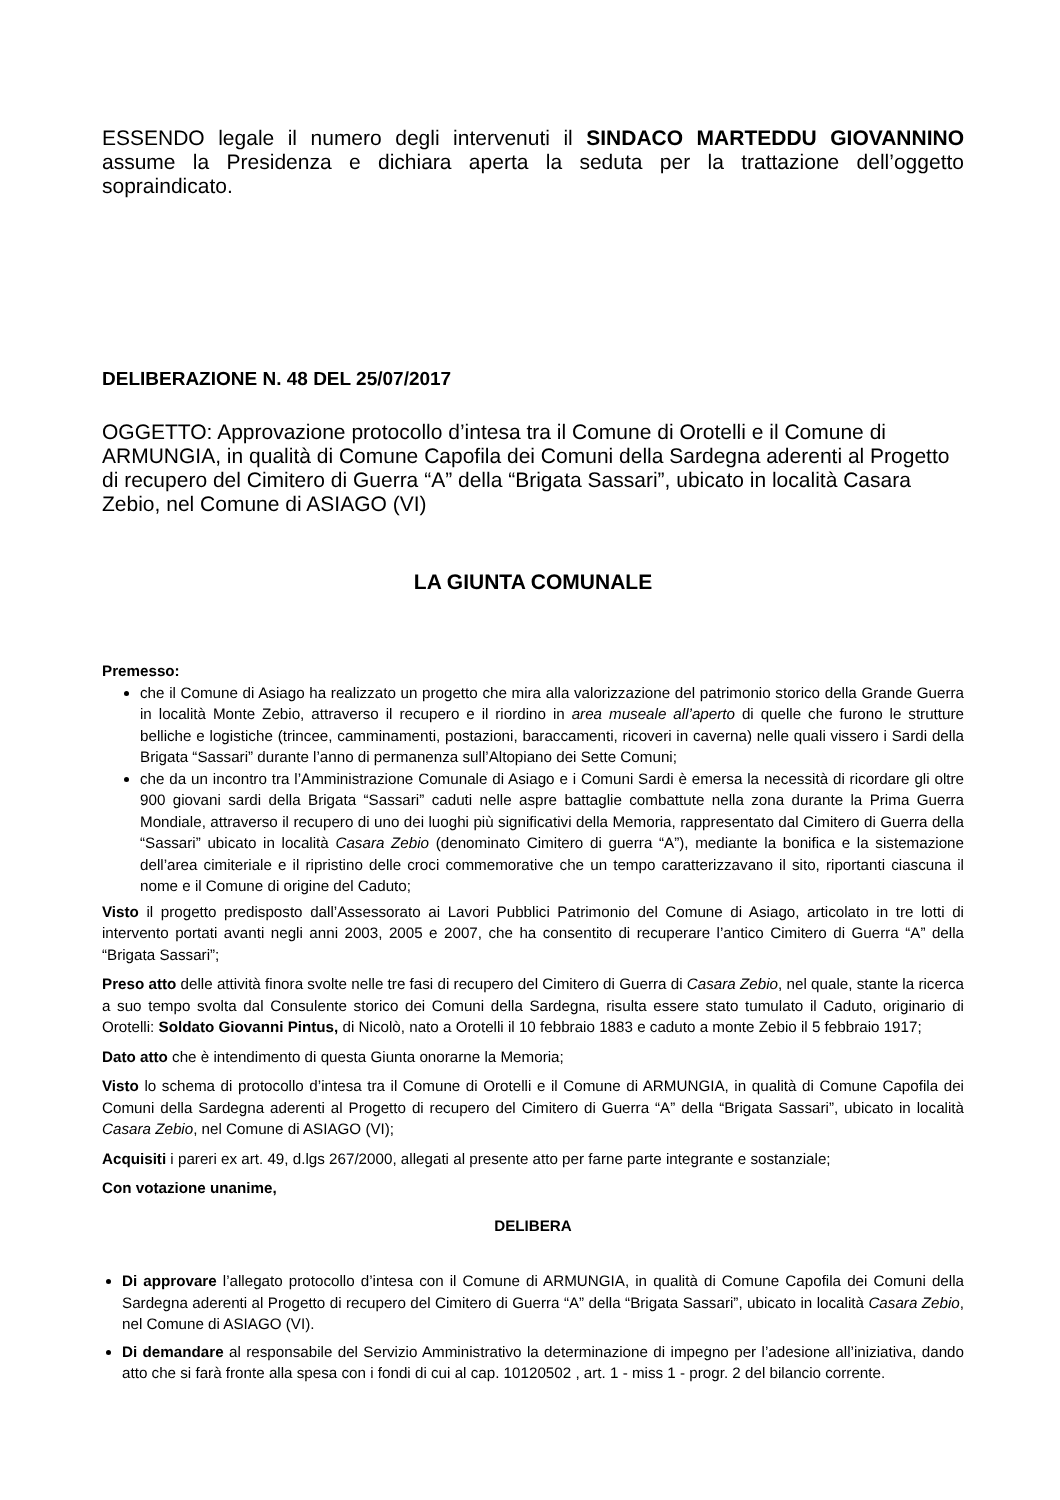ESSENDO legale il numero degli intervenuti il SINDACO MARTEDDU GIOVANNINO assume la Presidenza e dichiara aperta la seduta per la trattazione dell’oggetto sopraindicato.
DELIBERAZIONE N. 48 DEL 25/07/2017
OGGETTO: Approvazione protocollo d’intesa tra il Comune di Orotelli e il Comune di ARMUNGIA, in qualità di Comune Capofila dei Comuni della Sardegna aderenti al Progetto di recupero del Cimitero di Guerra “A” della “Brigata Sassari”, ubicato in località Casara Zebio, nel Comune di ASIAGO (VI)
LA GIUNTA COMUNALE
Premesso:
che il Comune di Asiago ha realizzato un progetto che mira alla valorizzazione del patrimonio storico della Grande Guerra in località Monte Zebio, attraverso il recupero e il riordino in area museale all’aperto di quelle che furono le strutture belliche e logistiche (trincee, camminamenti, postazioni, baraccamenti, ricoveri in caverna) nelle quali vissero i Sardi della Brigata “Sassari” durante l’anno di permanenza sull’Altopiano dei Sette Comuni;
che da un incontro tra l’Amministrazione Comunale di Asiago e i Comuni Sardi è emersa la necessità di ricordare gli oltre 900 giovani sardi della Brigata “Sassari” caduti nelle aspre battaglie combattute nella zona durante la Prima Guerra Mondiale, attraverso il recupero di uno dei luoghi più significativi della Memoria, rappresentato dal Cimitero di Guerra della “Sassari” ubicato in località Casara Zebio (denominato Cimitero di guerra “A”), mediante la bonifica e la sistemazione dell’area cimiteriale e il ripristino delle croci commemorative che un tempo caratterizzavano il sito, riportanti ciascuna il nome e il Comune di origine del Caduto;
Visto il progetto predisposto dall’Assessorato ai Lavori Pubblici Patrimonio del Comune di Asiago, articolato in tre lotti di intervento portati avanti negli anni 2003, 2005 e 2007, che ha consentito di recuperare l’antico Cimitero di Guerra “A” della “Brigata Sassari”;
Preso atto delle attività finora svolte nelle tre fasi di recupero del Cimitero di Guerra di Casara Zebio, nel quale, stante la ricerca a suo tempo svolta dal Consulente storico dei Comuni della Sardegna, risulta essere stato tumulato il Caduto, originario di Orotelli: Soldato Giovanni Pintus, di Nicolò, nato a Orotelli il 10 febbraio 1883 e caduto a monte Zebio il 5 febbraio 1917;
Dato atto che è intendimento di questa Giunta onorarne la Memoria;
Visto lo schema di protocollo d’intesa tra il Comune di Orotelli e il Comune di ARMUNGIA, in qualità di Comune Capofila dei Comuni della Sardegna aderenti al Progetto di recupero del Cimitero di Guerra “A” della “Brigata Sassari”, ubicato in località Casara Zebio, nel Comune di ASIAGO (VI);
Acquisiti i pareri ex art. 49, d.lgs 267/2000, allegati al presente atto per farne parte integrante e sostanziale;
Con votazione unanime,
DELIBERA
Di approvare l’allegato protocollo d’intesa con il Comune di ARMUNGIA, in qualità di Comune Capofila dei Comuni della Sardegna aderenti al Progetto di recupero del Cimitero di Guerra “A” della “Brigata Sassari”, ubicato in località Casara Zebio, nel Comune di ASIAGO (VI).
Di demandare al responsabile del Servizio Amministrativo la determinazione di impegno per l’adesione all’iniziativa, dando atto che si farà fronte alla spesa con i fondi di cui al cap. 10120502 , art. 1 - miss 1 - progr. 2 del bilancio corrente.